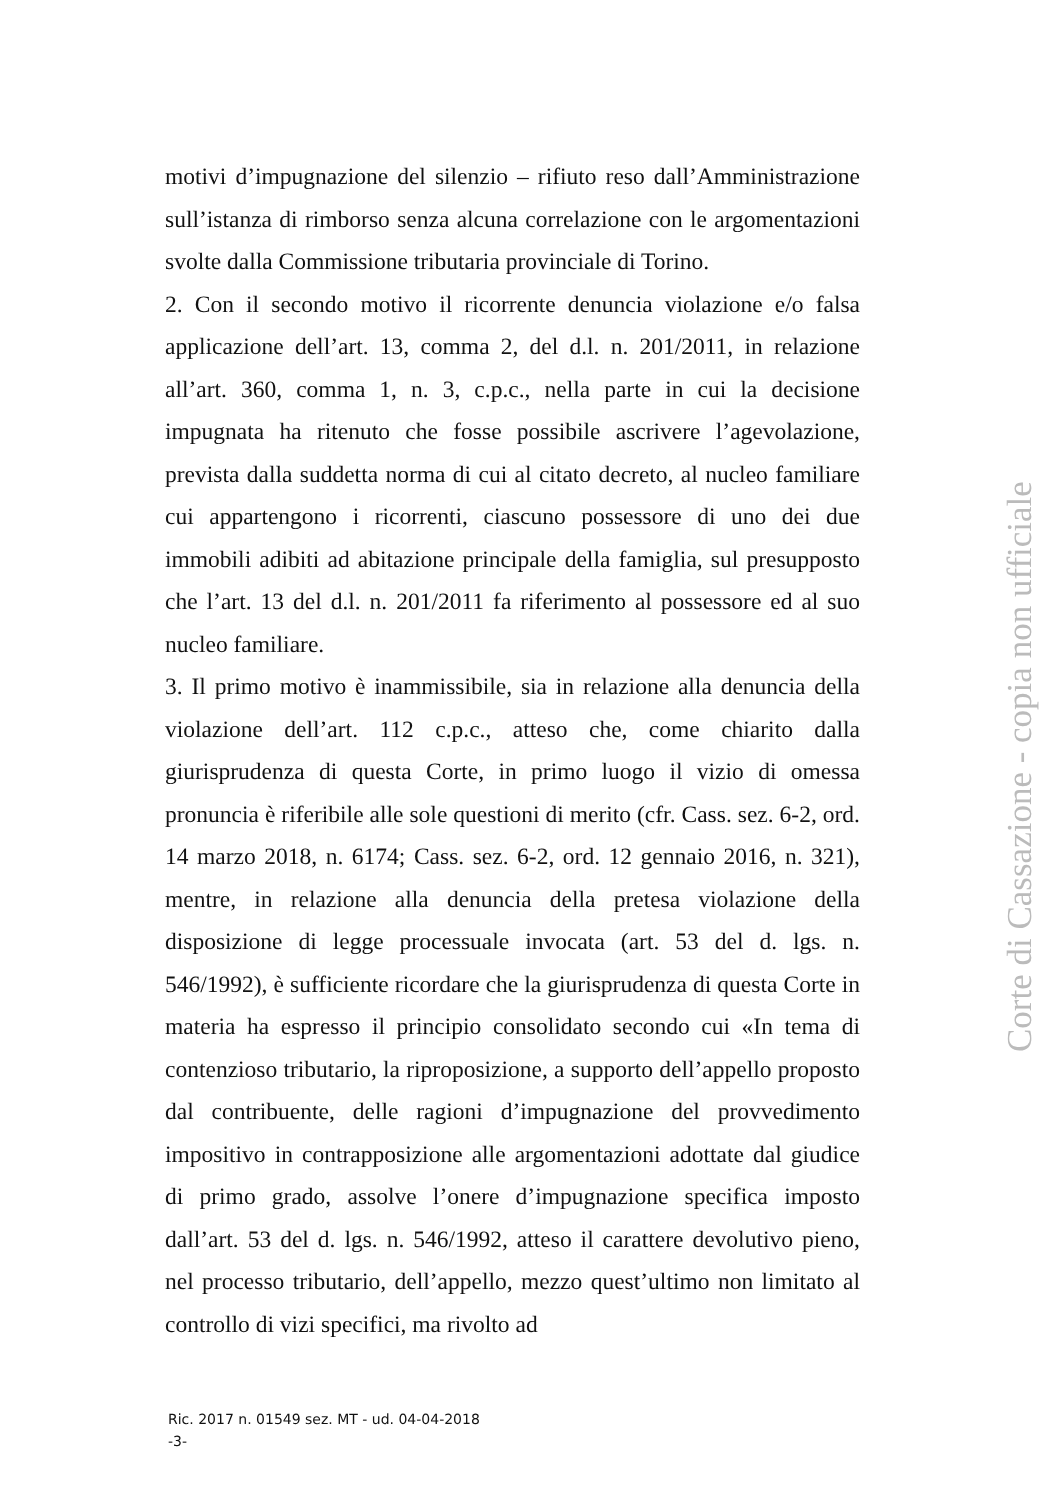motivi d’impugnazione del silenzio – rifiuto reso dall’Amministrazione sull’istanza di rimborso senza alcuna correlazione con le argomentazioni svolte dalla Commissione tributaria provinciale di Torino.
2. Con il secondo motivo il ricorrente denuncia violazione e/o falsa applicazione dell’art. 13, comma 2, del d.l. n. 201/2011, in relazione all’art. 360, comma 1, n. 3, c.p.c., nella parte in cui la decisione impugnata ha ritenuto che fosse possibile ascrivere l’agevolazione, prevista dalla suddetta norma di cui al citato decreto, al nucleo familiare cui appartengono i ricorrenti, ciascuno possessore di uno dei due immobili adibiti ad abitazione principale della famiglia, sul presupposto che l’art. 13 del d.l. n. 201/2011 fa riferimento al possessore ed al suo nucleo familiare.
3. Il primo motivo è inammissibile, sia in relazione alla denuncia della violazione dell’art. 112 c.p.c., atteso che, come chiarito dalla giurisprudenza di questa Corte, in primo luogo il vizio di omessa pronuncia è riferibile alle sole questioni di merito (cfr. Cass. sez. 6-2, ord. 14 marzo 2018, n. 6174; Cass. sez. 6-2, ord. 12 gennaio 2016, n. 321), mentre, in relazione alla denuncia della pretesa violazione della disposizione di legge processuale invocata (art. 53 del d. lgs. n. 546/1992), è sufficiente ricordare che la giurisprudenza di questa Corte in materia ha espresso il principio consolidato secondo cui «In tema di contenzioso tributario, la riproposizione, a supporto dell’appello proposto dal contribuente, delle ragioni d’impugnazione del provvedimento impositivo in contrapposizione alle argomentazioni adottate dal giudice di primo grado, assolve l’onere d’impugnazione specifica imposto dall’art. 53 del d. lgs. n. 546/1992, atteso il carattere devolutivo pieno, nel processo tributario, dell’appello, mezzo quest’ultimo non limitato al controllo di vizi specifici, ma rivolto ad
Ric. 2017 n. 01549 sez. MT - ud. 04-04-2018
-3-
Corte di Cassazione - copia non ufficiale